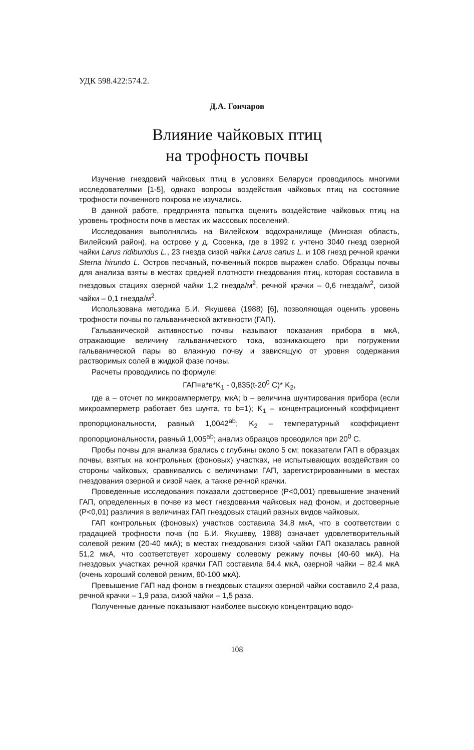УДК 598.422:574.2.
Д.А. Гончаров
Влияние чайковых птиц
на трофность почвы
Изучение гнездовий чайковых птиц в условиях Беларуси проводилось многими исследователями [1-5], однако вопросы воздействия чайковых птиц на состояние трофности почвенного покрова не изучались.
В данной работе, предпринята попытка оценить воздействие чайковых птиц на уровень трофности почв в местах их массовых поселений.
Исследования выполнялись на Вилейском водохранилище (Минская область, Вилейский район), на острове у д. Сосенка, где в 1992 г. учтено 3040 гнезд озерной чайки Larus ridibundus L., 23 гнезда сизой чайки Larus canus L. и 108 гнезд речной крачки Sterna hirundo L. Остров песчаный, почвенный покров выражен слабо. Образцы почвы для анализа взяты в местах средней плотности гнездования птиц, которая составила в гнездовых стациях озерной чайки 1,2 гнезда/м<sup>2</sup>, речной крачки – 0,6 гнезда/м<sup>2</sup>, сизой чайки – 0,1 гнезда/м<sup>2</sup>.
Использована методика Б.И. Якушева (1988) [6], позволяющая оценить уровень трофности почвы по гальванической активности (ГАП).
Гальванической активностью почвы называют показания прибора в мкА, отражающие величину гальванического тока, возникающего при погружении гальванической пары во влажную почву и зависящую от уровня содержания растворимых солей в жидкой фазе почвы.
Расчеты проводились по формуле:
ГАП=а*в*K<sub>1</sub> - 0,835(t-20<sup>0</sup> C)* K<sub>2</sub>,
где а – отсчет по микроамперметру, мкА; b – величина шунтирования прибора (если микроамперметр работает без шунта, то b=1); K<sub>1</sub> – концентрационный коэффициент пропорциональности, равный 1,0042<sup>ab</sup>; K<sub>2</sub> – температурный коэффициент пропорциональности, равный 1,005<sup>ab</sup>; анализ образцов проводился при 20<sup>0</sup> C.
Пробы почвы для анализа брались с глубины около 5 см; показатели ГАП в образцах почвы, взятых на контрольных (фоновых) участках, не испытывающих воздействия со стороны чайковых, сравнивались с величинами ГАП, зарегистрированными в местах гнездования озерной и сизой чаек, а также речной крачки.
Проведенные исследования показали достоверное (P<0,001) превышение значений ГАП, определенных в почве из мест гнездования чайковых над фоном, и достоверные (P<0,01) различия в величинах ГАП гнездовых стаций разных видов чайковых.
ГАП контрольных (фоновых) участков составила 34,8 мкА, что в соответствии с градацией трофности почв (по Б.И. Якушеву, 1988) означает удовлетворительный солевой режим (20-40 мкА); в местах гнездования сизой чайки ГАП оказалась равной 51,2 мкА, что соответствует хорошему солевому режиму почвы (40-60 мкА). На гнездовых участках речной крачки ГАП составила 64.4 мкА, озерной чайки – 82.4 мкА (очень хороший солевой режим, 60-100 мкА).
Превышение ГАП над фоном в гнездовых стациях озерной чайки составило 2,4 раза, речной крачки – 1,9 раза, сизой чайки – 1,5 раза.
Полученные данные показывают наиболее высокую концентрацию водо-
108